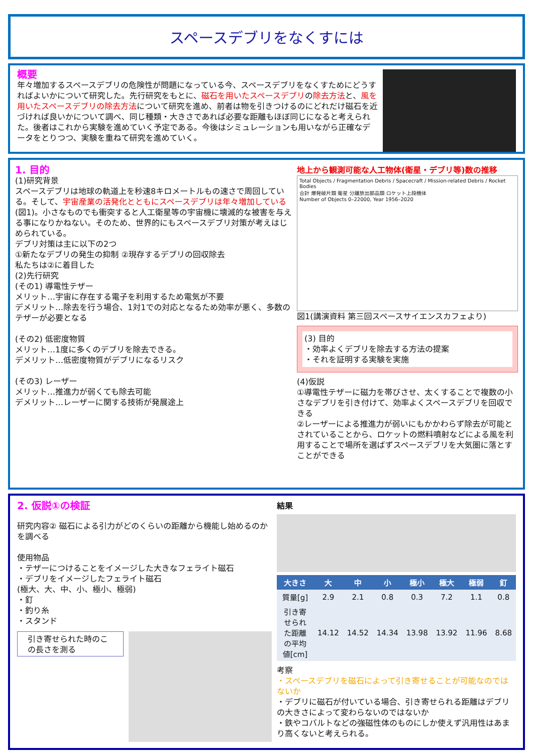スペースデブリをなくすには
概要
年々増加するスペースデブリの危険性が問題になっている今、スペースデブリをなくすためにどうすればよいかについて研究した。先行研究をもとに、磁石を用いたスペースデブリの除去方法と、風を用いたスペースデブリの除去方法について研究を進め、前者は物を引きつけるのにどれだけ磁石を近づければ良いかについて調べ、同じ種類・大きさであれば必要な距離もほぼ同じになると考えられた。後者はこれから実験を進めていく予定である。今後はシミュレーションも用いながら正確なデータをとりつつ、実験を重ねて研究を進めていく。
1. 目的
(1)研究背景
スペースデブリは地球の軌道上を秒速8キロメートルもの速さで周回している。そして、宇宙産業の活発化とともにスペースデブリは年々増加している(図1)。小さなものでも衝突すると人工衛星等の宇宙機に壊滅的な被害を与える事になりかねない。そのため、世界的にもスペースデブリ対策が考えはじめられている。
デブリ対策は主に以下の2つ
①新たなデブリの発生の抑制 ②現存するデブリの回収除去
私たちは②に着目した
(2)先行研究
(その1) 導電性テザー
メリット…宇宙に存在する電子を利用するため電気が不要
デメリット…除去を行う場合、1対1での対応となるため効率が悪く、多数のテザーが必要となる
(その2) 低密度物質
メリット…1度に多くのデブリを除去できる。
デメリット…低密度物質がデブリになるリスク
(その3) レーザー
メリット…推進力が弱くても除去可能
デメリット…レーザーに関する技術が発展途上
地上から観測可能な人工物体(衛星・デブリ等)数の推移
Total Objects / Fragmentation Debris / Spacecraft / Mission-related Debris / Rocket Bodies
合計 爆発破片類 衛星 分離放出部品類 ロケット上段機体
Number of Objects 0–22000, Year 1956–2020
図1(講演資料 第三回スペースサイエンスカフェより)
(3) 目的
・効率よくデブリを除去する方法の提案
・それを証明する実験を実施
(4)仮説
①導電性テザーに磁力を帯びさせ、太くすることで複数の小さなデブリを引き付けて、効率よくスペースデブリを回収できる
②レーザーによる推進力が弱いにもかかわらず除去が可能とされていることから、ロケットの燃料噴射などによる風を利用することで場所を選ばずスペースデブリを大気圏に落とすことができる
2. 仮説①の検証
研究内容② 磁石による引力がどのくらいの距離から機能し始めるのかを調べる
使用物品
・テザーにつけることをイメージした大きなフェライト磁石
・デブリをイメージしたフェライト磁石
(極大、大、中、小、極小、極弱)
・釘
・釣り糸
・スタンド
引き寄せられた時のこの長さを測る
結果
| 大きさ | 大 | 中 | 小 | 極小 | 極大 | 極弱 | 釘 |
| --- | --- | --- | --- | --- | --- | --- | --- |
| 質量[g] | 2.9 | 2.1 | 0.8 | 0.3 | 7.2 | 1.1 | 0.8 |
| 引き寄せられた距離の平均値[cm] | 14.12 | 14.52 | 14.34 | 13.98 | 13.92 | 11.96 | 8.68 |
考察
・スペースデブリを磁石によって引き寄せることが可能なのではないか
・デブリに磁石が付いている場合、引き寄せられる距離はデブリの大きさによって変わらないのではないか
・鉄やコバルトなどの強磁性体のものにしか使えず汎用性はあまり高くないと考えられる。